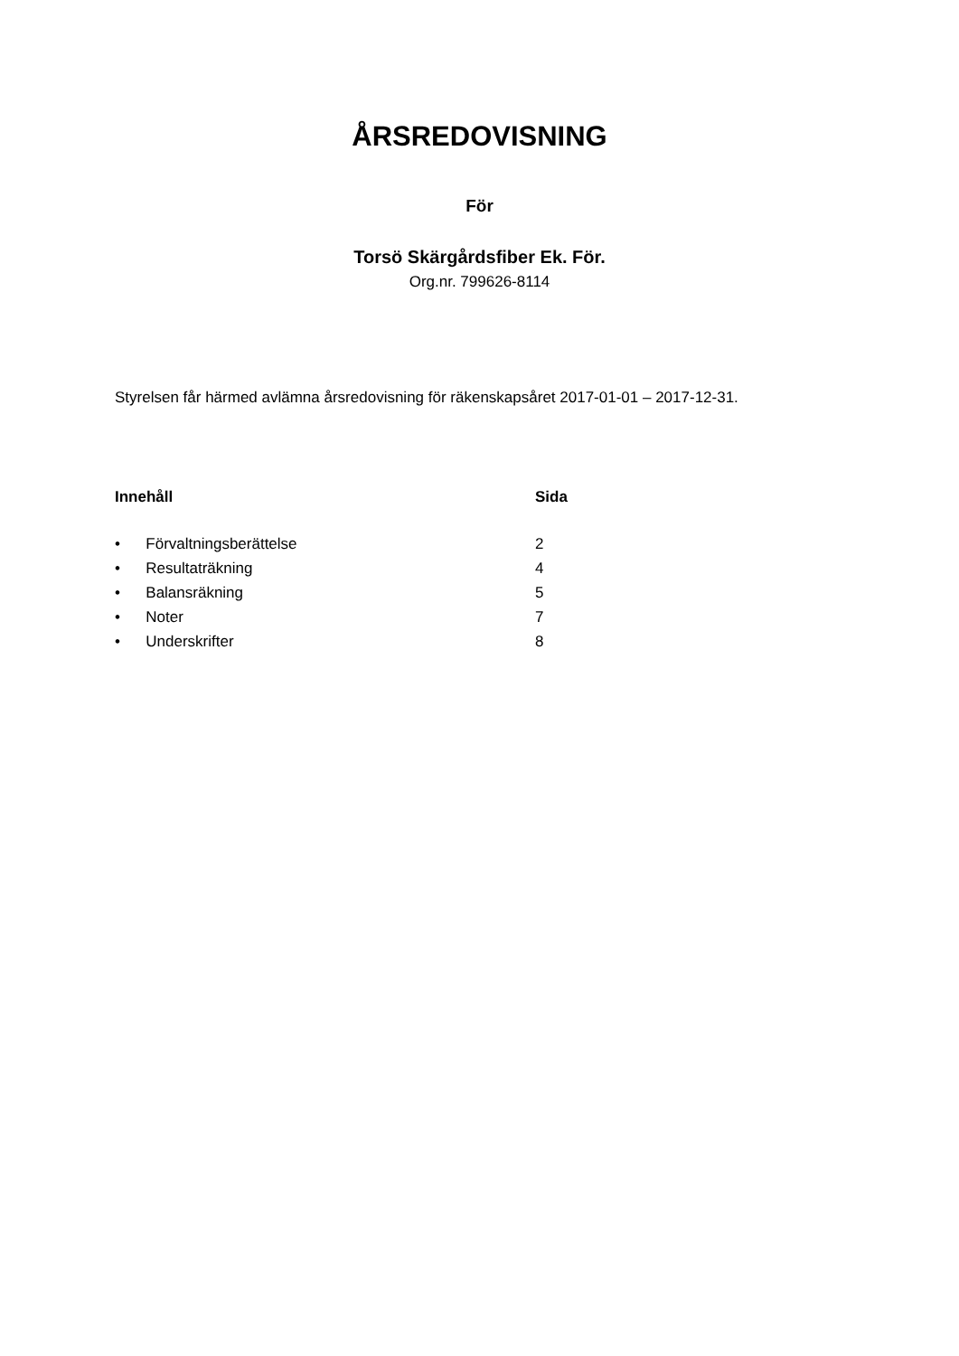ÅRSREDOVISNING
För
Torsö Skärgårdsfiber Ek. För.
Org.nr. 799626-8114
Styrelsen får härmed avlämna årsredovisning för räkenskapsåret 2017-01-01 – 2017-12-31.
| Innehåll | Sida |
| --- | --- |
| • Förvaltningsberättelse | 2 |
| • Resultaträkning | 4 |
| • Balansräkning | 5 |
| • Noter | 7 |
| • Underskrifter | 8 |